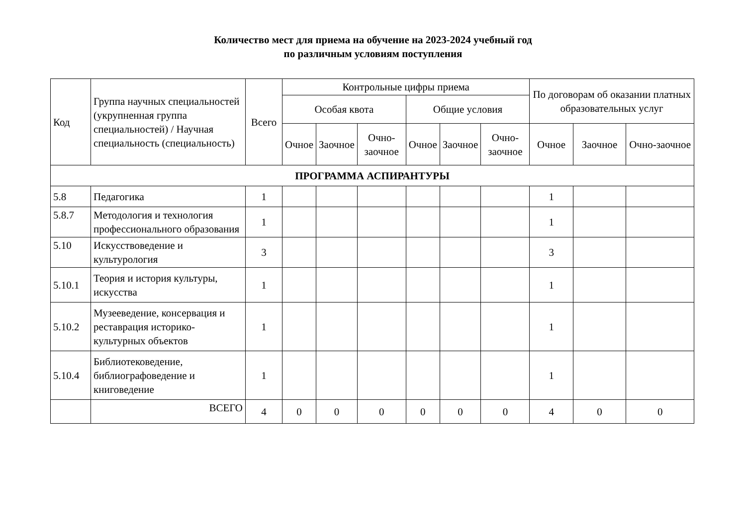Количество мест для приема на обучение на 2023-2024 учебный год
по различным условиям поступления
| Код | Группа научных специальностей (укрупненная группа специальностей) / Научная специальность (специальность) | Всего | Контрольные цифры приема | | | | | | По договорам об оказании платных образовательных услуг | | |
| --- | --- | --- | --- | --- | --- | --- | --- | --- | --- | --- | --- |
| | | | Особая квота | | | Общие условия | | | | | |
| | | | Очное | Заочное | Очно-заочное | Очное | Заочное | Очно-заочное | Очное | Заочное | Очно-заочное |
| ПРОГРАММА АСПИРАНТУРЫ | | | | | | | | | | | |
| 5.8 | Педагогика | 1 | | | | | | | 1 | | |
| 5.8.7 | Методология и технология профессионального образования | 1 | | | | | | | 1 | | |
| 5.10 | Искусствоведение и культурология | 3 | | | | | | | 3 | | |
| 5.10.1 | Теория и история культуры, искусства | 1 | | | | | | | 1 | | |
| 5.10.2 | Музееведение, консервация и реставрация историко-культурных объектов | 1 | | | | | | | 1 | | |
| 5.10.4 | Библиотековедение, библиографоведение и книговедение | 1 | | | | | | | 1 | | |
| | ВСЕГО | 4 | 0 | 0 | 0 | 0 | 0 | 0 | 4 | 0 | 0 |